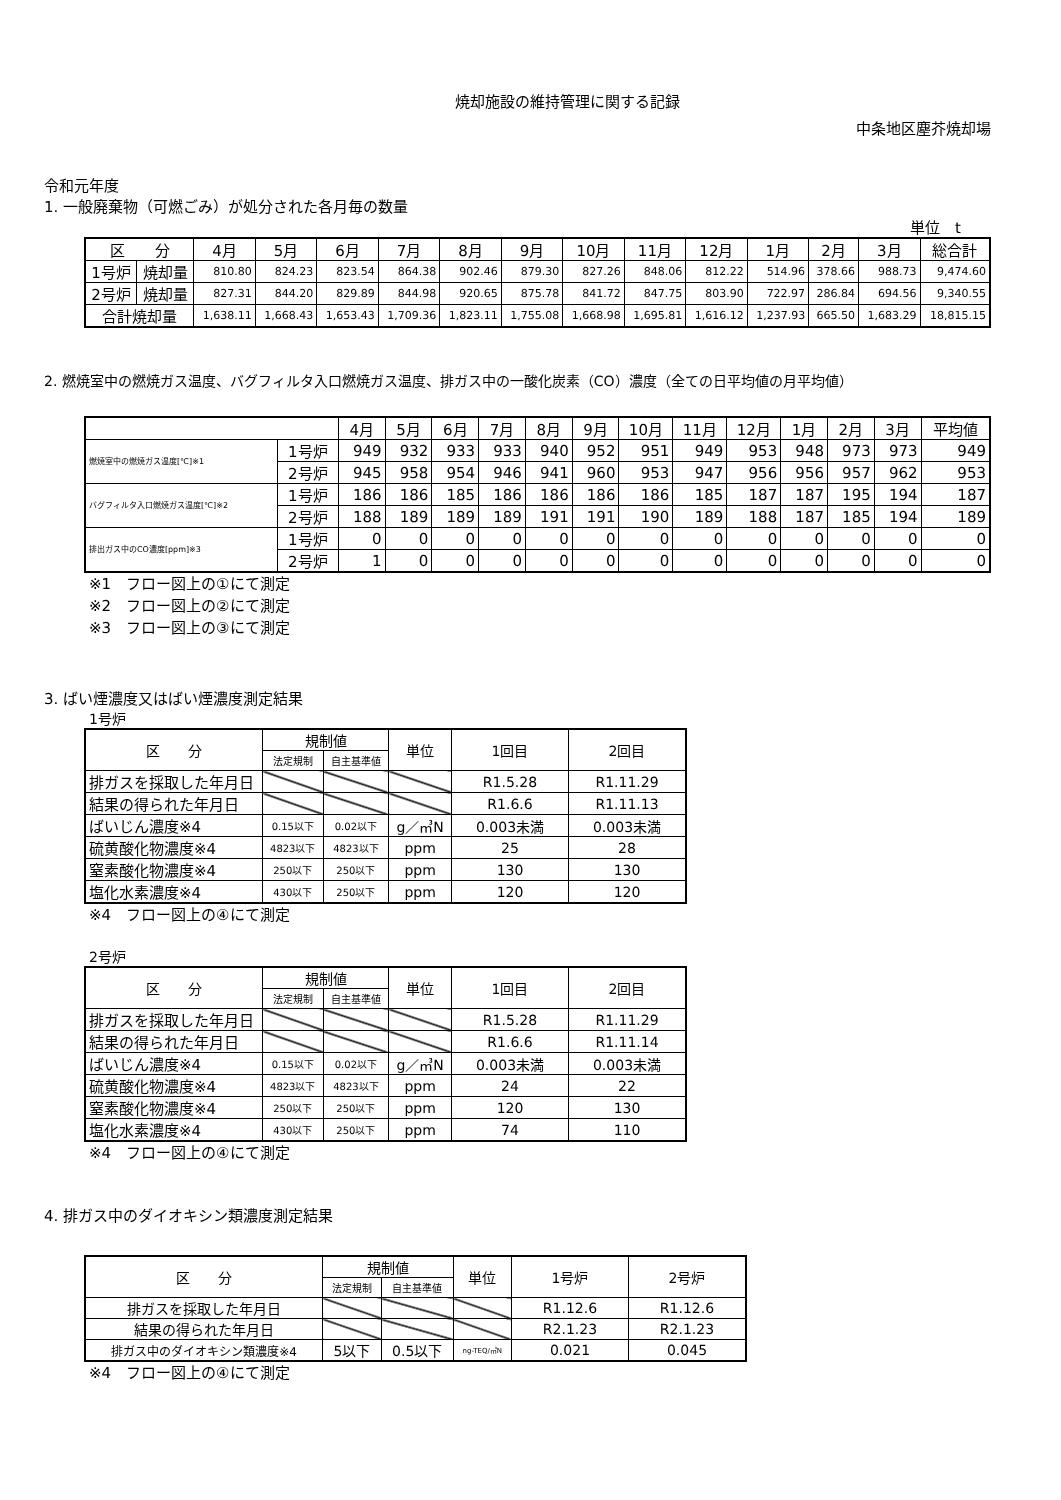焼却施設の維持管理に関する記録
中条地区塵芥焼却場
令和元年度
1. 一般廃棄物（可燃ごみ）が処分された各月毎の数量
単位　t
| 区 分 | | 4月 | 5月 | 6月 | 7月 | 8月 | 9月 | 10月 | 11月 | 12月 | 1月 | 2月 | 3月 | 総合計 |
| --- | --- | --- | --- | --- | --- | --- | --- | --- | --- | --- | --- | --- | --- | --- |
| 1号炉 | 焼却量 | 810.80 | 824.23 | 823.54 | 864.38 | 902.46 | 879.30 | 827.26 | 848.06 | 812.22 | 514.96 | 378.66 | 988.73 | 9,474.60 |
| 2号炉 | 焼却量 | 827.31 | 844.20 | 829.89 | 844.98 | 920.65 | 875.78 | 841.72 | 847.75 | 803.90 | 722.97 | 286.84 | 694.56 | 9,340.55 |
| 合計焼却量 | | 1,638.11 | 1,668.43 | 1,653.43 | 1,709.36 | 1,823.11 | 1,755.08 | 1,668.98 | 1,695.81 | 1,616.12 | 1,237.93 | 665.50 | 1,683.29 | 18,815.15 |
2. 燃焼室中の燃焼ガス温度、バグフィルタ入口燃焼ガス温度、排ガス中の一酸化炭素（CO）濃度（全ての日平均値の月平均値）
| | | 4月 | 5月 | 6月 | 7月 | 8月 | 9月 | 10月 | 11月 | 12月 | 1月 | 2月 | 3月 | 平均値 |
| --- | --- | --- | --- | --- | --- | --- | --- | --- | --- | --- | --- | --- | --- | --- |
| 燃焼室中の燃焼ガス温度[℃]※1 | 1号炉 | 949 | 932 | 933 | 933 | 940 | 952 | 951 | 949 | 953 | 948 | 973 | 973 | 949 |
| | 2号炉 | 945 | 958 | 954 | 946 | 941 | 960 | 953 | 947 | 956 | 956 | 957 | 962 | 953 |
| バグフィルタ入口燃焼ガス温度[℃]※2 | 1号炉 | 186 | 186 | 185 | 186 | 186 | 186 | 186 | 185 | 187 | 187 | 195 | 194 | 187 |
| | 2号炉 | 188 | 189 | 189 | 189 | 191 | 191 | 190 | 189 | 188 | 187 | 185 | 194 | 189 |
| 排出ガス中のCO濃度[ppm]※3 | 1号炉 | 0 | 0 | 0 | 0 | 0 | 0 | 0 | 0 | 0 | 0 | 0 | 0 | 0 |
| | 2号炉 | 1 | 0 | 0 | 0 | 0 | 0 | 0 | 0 | 0 | 0 | 0 | 0 | 0 |
※1　フロー図上の①にて測定
※2　フロー図上の②にて測定
※3　フロー図上の③にて測定
3. ばい煙濃度又はばい煙濃度測定結果
1号炉
| 区 分 | 規制値 | | 単位 | 1回目 | 2回目 |
| | 法定規制 | 自主基準値 | | | |
| 排ガスを採取した年月日 | | | | R1.5.28 | R1.11.29 |
| 結果の得られた年月日 | | | | R1.6.6 | R1.11.13 |
| ばいじん濃度※4 | 0.15以下 | 0.02以下 | g／㎥N | 0.003未満 | 0.003未満 |
| 硫黄酸化物濃度※4 | 4823以下 | 4823以下 | ppm | 25 | 28 |
| 窒素酸化物濃度※4 | 250以下 | 250以下 | ppm | 130 | 130 |
| 塩化水素濃度※4 | 430以下 | 250以下 | ppm | 120 | 120 |
※4　フロー図上の④にて測定
2号炉
| 区 分 | 規制値 | | 単位 | 1回目 | 2回目 |
| | 法定規制 | 自主基準値 | | | |
| 排ガスを採取した年月日 | | | | R1.5.28 | R1.11.29 |
| 結果の得られた年月日 | | | | R1.6.6 | R1.11.14 |
| ばいじん濃度※4 | 0.15以下 | 0.02以下 | g／㎥N | 0.003未満 | 0.003未満 |
| 硫黄酸化物濃度※4 | 4823以下 | 4823以下 | ppm | 24 | 22 |
| 窒素酸化物濃度※4 | 250以下 | 250以下 | ppm | 120 | 130 |
| 塩化水素濃度※4 | 430以下 | 250以下 | ppm | 74 | 110 |
※4　フロー図上の④にて測定
4. 排ガス中のダイオキシン類濃度測定結果
| 区 分 | 規制値 | | 単位 | 1号炉 | 2号炉 |
| | 法定規制 | 自主基準値 | | | |
| 排ガスを採取した年月日 | | | | R1.12.6 | R1.12.6 |
| 結果の得られた年月日 | | | | R2.1.23 | R2.1.23 |
| 排ガス中のダイオキシン類濃度※4 | 5以下 | 0.5以下 | ng-TEQ/㎥N | 0.021 | 0.045 |
※4　フロー図上の④にて測定